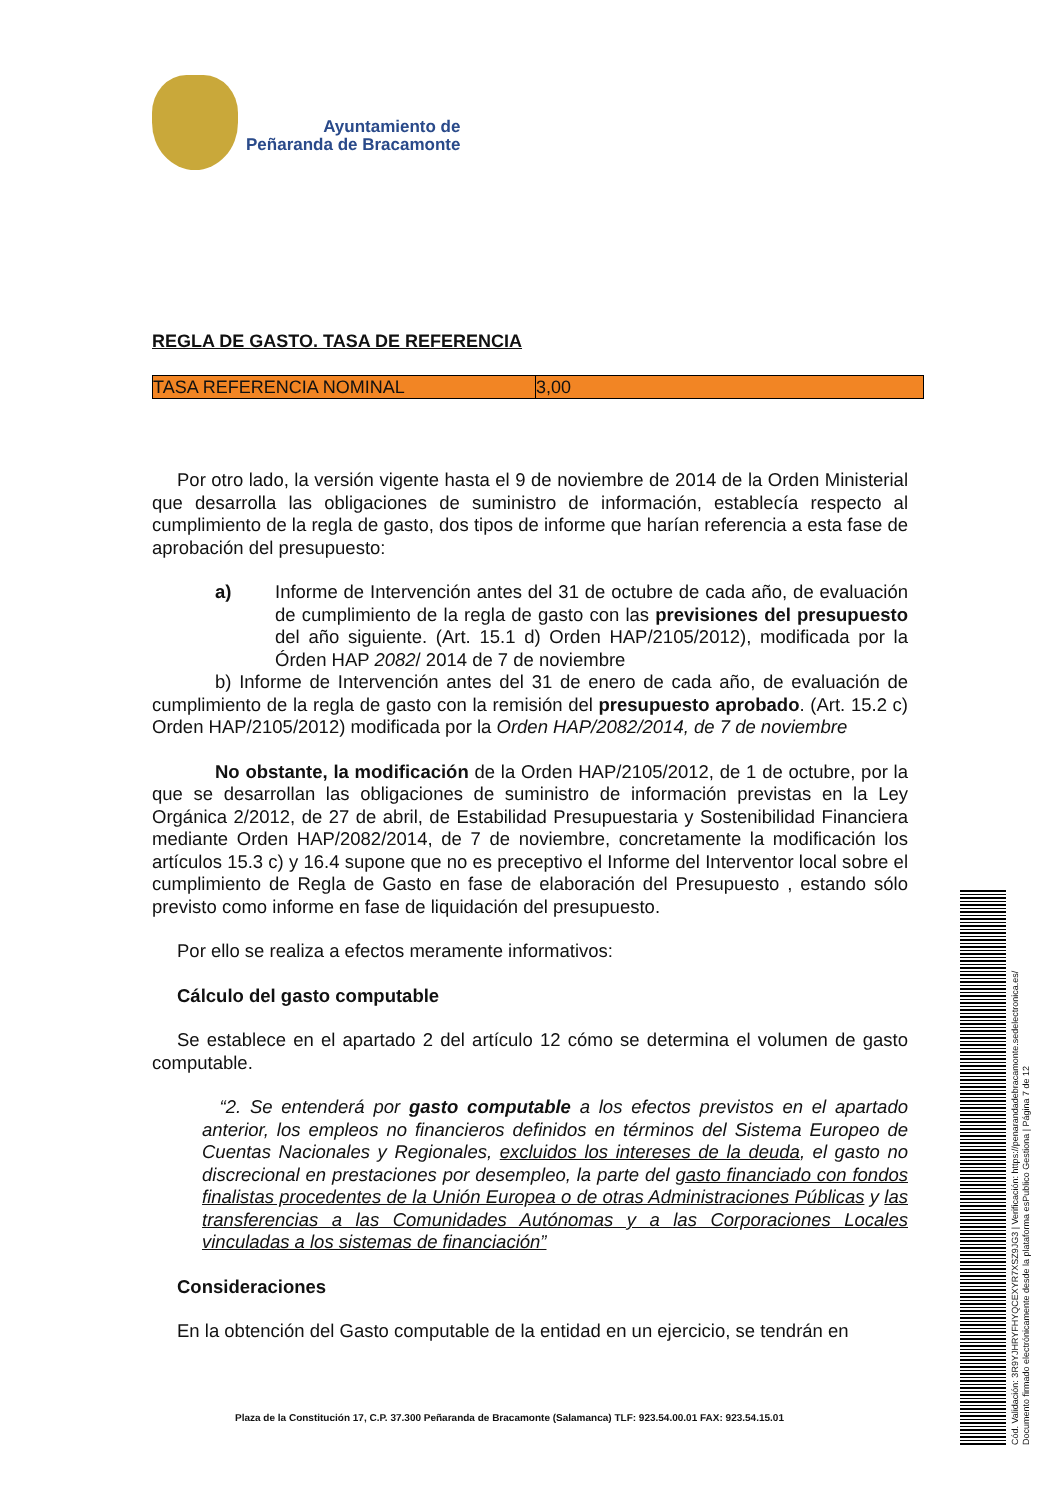Ayuntamiento de
Peñaranda de Bracamonte
REGLA DE GASTO. TASA DE REFERENCIA
| TASA REFERENCIA NOMINAL | 3,00 |
Por otro lado, la versión vigente hasta el 9 de noviembre de 2014 de la Orden Ministerial que desarrolla las obligaciones de suministro de información, establecía respecto al cumplimiento de la regla de gasto, dos tipos de informe que harían referencia a esta fase de aprobación del presupuesto:
a) Informe de Intervención antes del 31 de octubre de cada año, de evaluación de cumplimiento de la regla de gasto con las previsiones del presupuesto del año siguiente. (Art. 15.1 d) Orden HAP/2105/2012), modificada por la Órden HAP 2082/ 2014 de 7 de noviembre
b) Informe de Intervención antes del 31 de enero de cada año, de evaluación de cumplimiento de la regla de gasto con la remisión del presupuesto aprobado. (Art. 15.2 c) Orden HAP/2105/2012) modificada por la Orden HAP/2082/2014, de 7 de noviembre
No obstante, la modificación de la Orden HAP/2105/2012, de 1 de octubre, por la que se desarrollan las obligaciones de suministro de información previstas en la Ley Orgánica 2/2012, de 27 de abril, de Estabilidad Presupuestaria y Sostenibilidad Financiera mediante Orden HAP/2082/2014, de 7 de noviembre, concretamente la modificación los artículos 15.3 c) y 16.4 supone que no es preceptivo el Informe del Interventor local sobre el cumplimiento de Regla de Gasto en fase de elaboración del Presupuesto , estando sólo previsto como informe en fase de liquidación del presupuesto.
Por ello se realiza a efectos meramente informativos:
Cálculo del gasto computable
Se establece en el apartado 2 del artículo 12 cómo se determina el volumen de gasto computable.
“2. Se entenderá por gasto computable a los efectos previstos en el apartado anterior, los empleos no financieros definidos en términos del Sistema Europeo de Cuentas Nacionales y Regionales, excluidos los intereses de la deuda, el gasto no discrecional en prestaciones por desempleo, la parte del gasto financiado con fondos finalistas procedentes de la Unión Europea o de otras Administraciones Públicas y las transferencias a las Comunidades Autónomas y a las Corporaciones Locales vinculadas a los sistemas de financiación”
Consideraciones
En la obtención del Gasto computable de la entidad en un ejercicio, se tendrán en
Plaza de la Constitución 17, C.P. 37.300 Peñaranda de Bracamonte (Salamanca) TLF: 923.54.00.01 FAX: 923.54.15.01
Cód. Validación: 3R9YJHRYFHYQCEXYR7XSZ9JG3 | Verificación: https://penarandadebracamonte.sedelectronica.es/
Documento firmado electrónicamente desde la plataforma esPublico Gestiona | Página 7 de 12